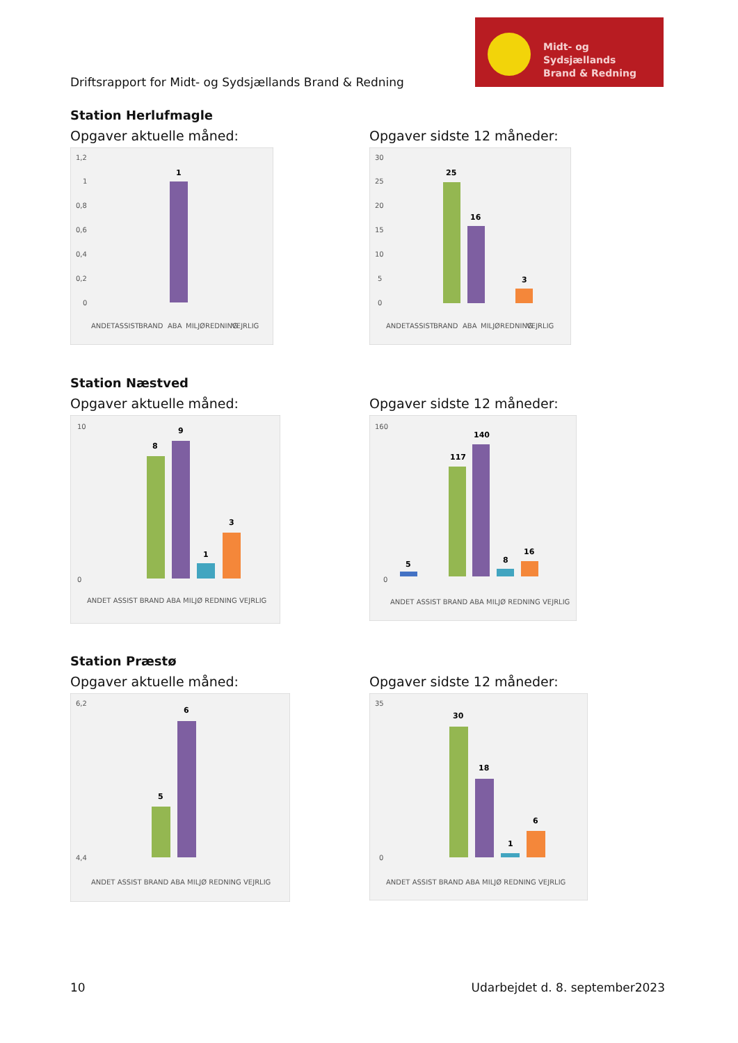Driftsrapport for Midt- og Sydsjællands Brand & Redning
Midt- og Sydsjællands
Brand & Redning
Station Herlufmagle
Opgaver aktuelle måned:
1,2
1
0,8
0,6
0,4
0,2
0
1
ANDET
ASSIST
BRAND
ABA
MILJØ
REDNING
VEJRLIG
Opgaver sidste 12 måneder:
30
25
20
15
10
5
0
25
16
3
ANDET
ASSIST
BRAND
ABA
MILJØ
REDNING
VEJRLIG
Station Næstved
Opgaver aktuelle måned:
8
9
1
3
10
0
ANDET ASSIST BRAND ABA MILJØ REDNING VEJRLIG
Opgaver sidste 12 måneder:
5
117
140
8
16
160
0
ANDET ASSIST BRAND ABA MILJØ REDNING VEJRLIG
Station Præstø
Opgaver aktuelle måned:
5
6
6,2
4,4
ANDET ASSIST BRAND ABA MILJØ REDNING VEJRLIG
Opgaver sidste 12 måneder:
30
18
1
6
35
0
ANDET ASSIST BRAND ABA MILJØ REDNING VEJRLIG
10 Udarbejdet d. 8. september2023